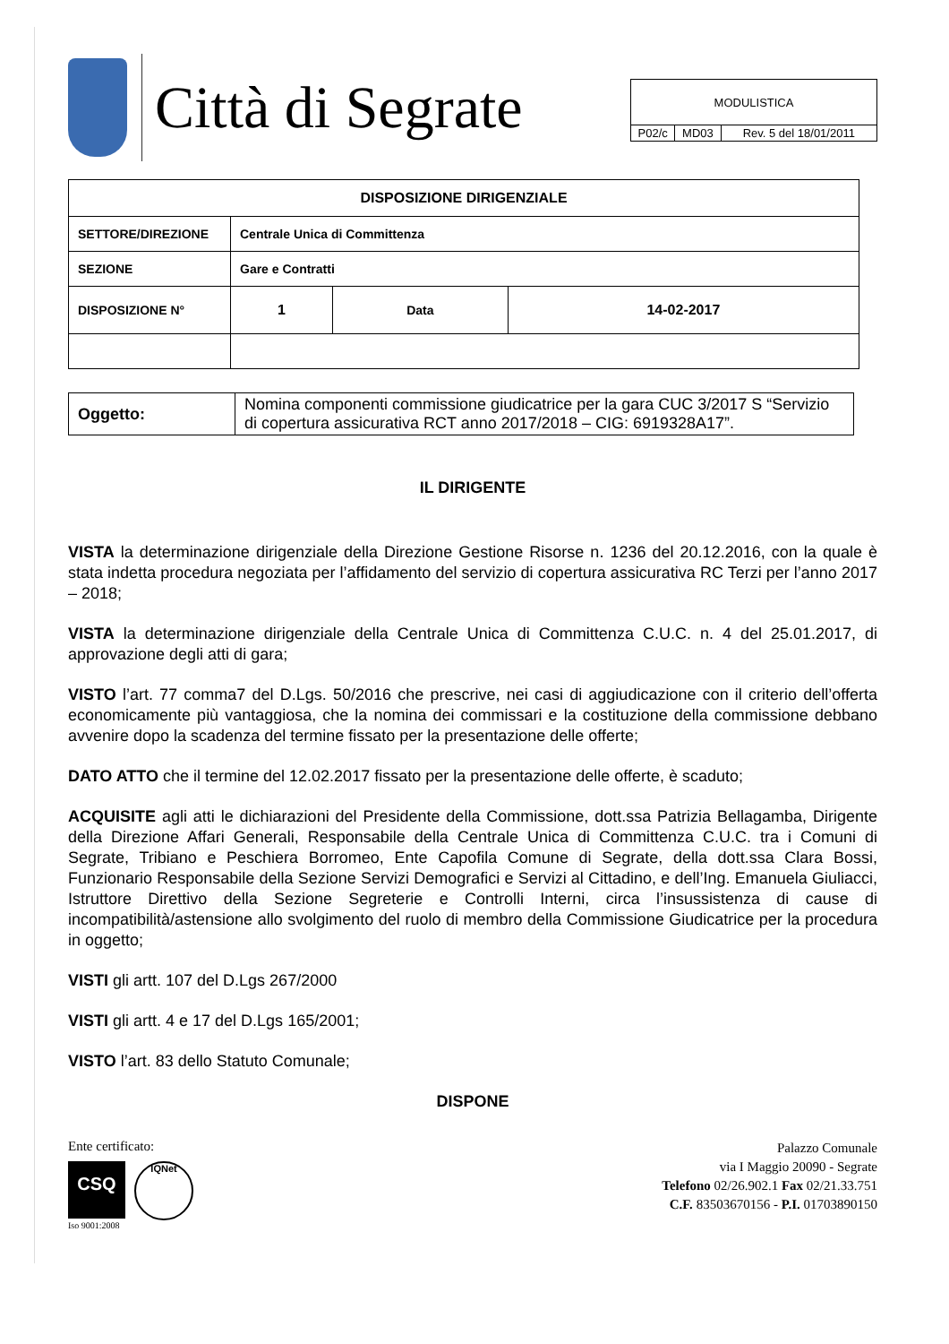Città di Segrate
| MODULISTICA | | |
| P02/c | MD03 | Rev. 5 del 18/01/2011 |
| DISPOSIZIONE DIRIGENZIALE | | | |
| SETTORE/DIREZIONE | Centrale Unica di Committenza | | |
| SEZIONE | Gare e Contratti | | |
| DISPOSIZIONE N° | 1 | Data | 14-02-2017 |
| Oggetto: | Nomina componenti commissione giudicatrice per la gara CUC 3/2017 S “Servizio di copertura assicurativa RCT anno 2017/2018 – CIG: 6919328A17”. |
IL DIRIGENTE
VISTA la determinazione dirigenziale della Direzione Gestione Risorse n. 1236 del 20.12.2016, con la quale è stata indetta procedura negoziata per l’affidamento del servizio di copertura assicurativa RC Terzi per l’anno 2017 – 2018;
VISTA la determinazione dirigenziale della Centrale Unica di Committenza C.U.C. n. 4 del 25.01.2017, di approvazione degli atti di gara;
VISTO l’art. 77 comma7 del D.Lgs. 50/2016 che prescrive, nei casi di aggiudicazione con il criterio dell’offerta economicamente più vantaggiosa, che la nomina dei commissari e la costituzione della commissione debbano avvenire dopo la scadenza del termine fissato per la presentazione delle offerte;
DATO ATTO che il termine del 12.02.2017 fissato per la presentazione delle offerte, è scaduto;
ACQUISITE agli atti le dichiarazioni del Presidente della Commissione, dott.ssa Patrizia Bellagamba, Dirigente della Direzione Affari Generali, Responsabile della Centrale Unica di Committenza C.U.C. tra i Comuni di Segrate, Tribiano e Peschiera Borromeo, Ente Capofila Comune di Segrate, della dott.ssa Clara Bossi, Funzionario Responsabile della Sezione Servizi Demografici e Servizi al Cittadino, e dell’Ing. Emanuela Giuliacci, Istruttore Direttivo della Sezione Segreterie e Controlli Interni, circa l’insussistenza di cause di incompatibilità/astensione allo svolgimento del ruolo di membro della Commissione Giudicatrice per la procedura in oggetto;
VISTI gli artt. 107 del D.Lgs 267/2000
VISTI gli artt. 4 e 17 del D.Lgs 165/2001;
VISTO l’art. 83 dello Statuto Comunale;
DISPONE
Ente certificato:
CSQ
IQNet
Iso 9001:2008
Palazzo Comunale
via I Maggio 20090 - Segrate
Telefono 02/26.902.1 Fax 02/21.33.751
C.F. 83503670156 - P.I. 01703890150